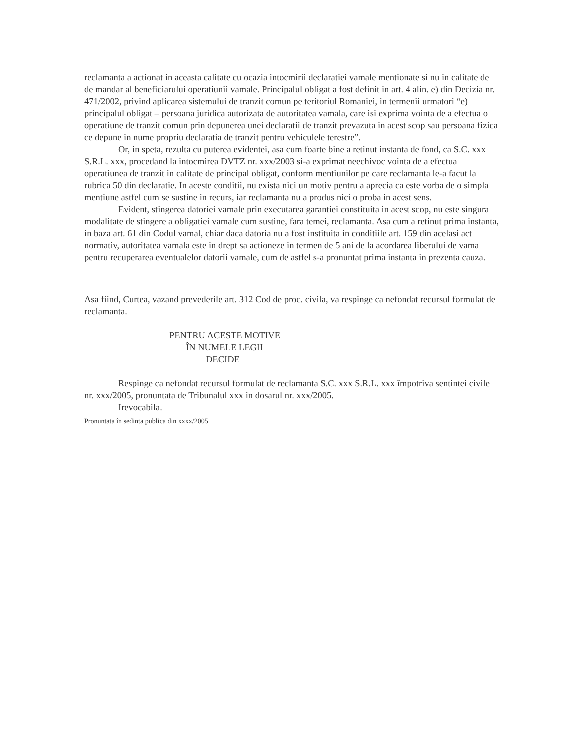reclamanta a actionat in aceasta calitate cu ocazia intocmirii declaratiei vamale mentionate si nu in calitate de de mandar al beneficiarului operatiunii vamale. Principalul obligat a fost definit in art. 4 alin. e) din Decizia nr. 471/2002, privind aplicarea sistemului de tranzit comun pe teritoriul Romaniei, in termenii urmatori “e) principalul obligat – persoana juridica autorizata de autoritatea vamala, care isi exprima vointa de a efectua o operatiune de tranzit comun prin depunerea unei declaratii de tranzit prevazuta in acest scop sau persoana fizica ce depune in nume propriu declaratia de tranzit pentru vehiculele terestre”.
Or, in speta, rezulta cu puterea evidentei, asa cum foarte bine a retinut instanta de fond, ca S.C. xxx S.R.L. xxx, procedand la intocmirea DVTZ nr. xxx/2003 si-a exprimat neechivoc vointa de a efectua operatiunea de tranzit in calitate de principal obligat, conform mentiunilor pe care reclamanta le-a facut la rubrica 50 din declaratie. In aceste conditii, nu exista nici un motiv pentru a aprecia ca este vorba de o simpla mentiune astfel cum se sustine in recurs, iar reclamanta nu a produs nici o proba in acest sens.
Evident, stingerea datoriei vamale prin executarea garantiei constituita in acest scop, nu este singura modalitate de stingere a obligatiei vamale cum sustine, fara temei, reclamanta. Asa cum a retinut prima instanta, in baza art. 61 din Codul vamal, chiar daca datoria nu a fost instituita in conditiile art. 159 din acelasi act normativ, autoritatea vamala este in drept sa actioneze in termen de 5 ani de la acordarea liberului de vama pentru recuperarea eventualelor datorii vamale, cum de astfel s-a pronuntat prima instanta in prezenta cauza.
Asa fiind, Curtea, vazand prevederile art. 312 Cod de proc. civila, va respinge ca nefondat recursul formulat de reclamanta.
PENTRU ACESTE MOTIVE
ÎN NUMELE LEGII
DECIDE
Respinge ca nefondat recursul formulat de reclamanta S.C. xxx S.R.L. xxx împotriva sentintei civile nr. xxx/2005, pronuntata de Tribunalul xxx in dosarul nr. xxx/2005.
Irevocabila.
Pronuntata în sedinta publica din xxxx/2005